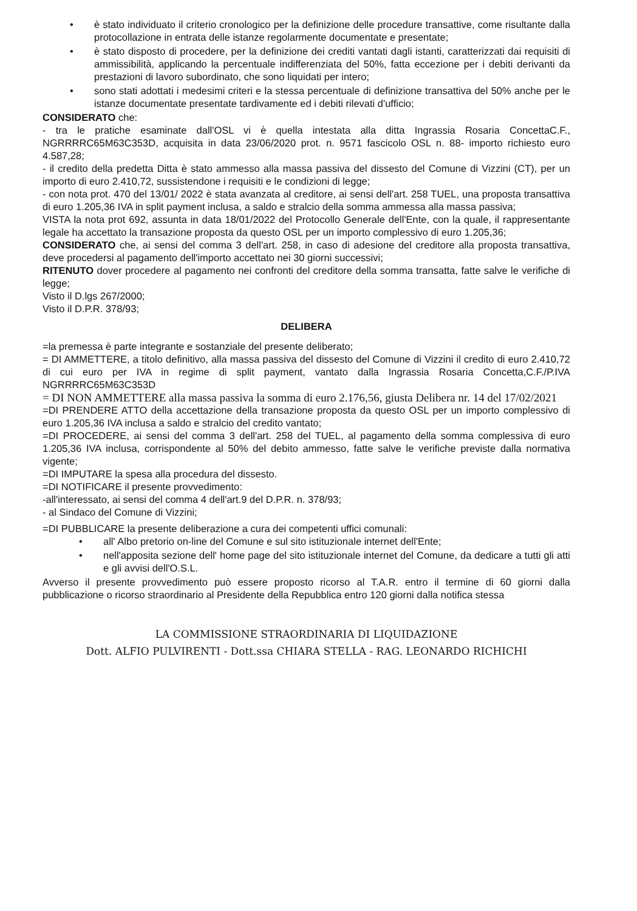• è stato individuato il criterio cronologico per la definizione delle procedure transattive, come risultante dalla protocollazione in entrata delle istanze regolarmente documentate e presentate;
• è stato disposto di procedere, per la definizione dei crediti vantati dagli istanti, caratterizzati dai requisiti di ammissibilità, applicando la percentuale indifferenziata del 50%, fatta eccezione per i debiti derivanti da prestazioni di lavoro subordinato, che sono liquidati per intero;
• sono stati adottati i medesimi criteri e la stessa percentuale di definizione transattiva del 50% anche per le istanze documentate presentate tardivamente ed i debiti rilevati d'ufficio;
CONSIDERATO che:
- tra le pratiche esaminate dall'OSL vi è quella intestata alla ditta Ingrassia Rosaria ConcettaC.F., NGRRRRC65M63C353D, acquisita in data 23/06/2020 prot. n. 9571 fascicolo OSL n. 88- importo richiesto euro 4.587,28;
- il credito della predetta Ditta è stato ammesso alla massa passiva del dissesto del Comune di Vizzini (CT), per un importo di euro 2.410,72, sussistendone i requisiti e le condizioni di legge;
- con nota prot. 470 del 13/01/ 2022 è stata avanzata al creditore, ai sensi dell'art. 258 TUEL, una proposta transattiva di euro 1.205,36 IVA in split payment inclusa, a saldo e stralcio della somma ammessa alla massa passiva;
VISTA la nota prot 692, assunta in data 18/01/2022 del Protocollo Generale dell'Ente, con la quale, il rappresentante legale ha accettato la transazione proposta da questo OSL per un importo complessivo di euro 1.205,36;
CONSIDERATO che, ai sensi del comma 3 dell'art. 258, in caso di adesione del creditore alla proposta transattiva, deve procedersi al pagamento dell'importo accettato nei 30 giorni successivi;
RITENUTO dover procedere al pagamento nei confronti del creditore della somma transatta, fatte salve le verifiche di legge;
Visto il D.lgs 267/2000;
Visto il D.P.R. 378/93;
DELIBERA
=la premessa è parte integrante e sostanziale del presente deliberato;
= DI AMMETTERE, a titolo definitivo, alla massa passiva del dissesto del Comune di Vizzini il credito di euro 2.410,72 di cui euro per IVA in regime di split payment, vantato dalla Ingrassia Rosaria Concetta,C.F./P.IVA NGRRRRC65M63C353D
= DI NON AMMETTERE alla massa passiva la somma di euro 2.176,56, giusta Delibera nr. 14 del 17/02/2021
=DI PRENDERE ATTO della accettazione della transazione proposta da questo OSL per un importo complessivo di euro 1.205,36 IVA inclusa a saldo e stralcio del credito vantato;
=DI PROCEDERE, ai sensi del comma 3 dell'art. 258 del TUEL, al pagamento della somma complessiva di euro 1.205,36 IVA inclusa, corrispondente al 50% del debito ammesso, fatte salve le verifiche previste dalla normativa vigente;
=DI IMPUTARE la spesa alla procedura del dissesto.
=DI NOTIFICARE il presente provvedimento:
-all'interessato, ai sensi del comma 4 dell'art.9 del D.P.R. n. 378/93;
- al Sindaco del Comune di Vizzini;
=DI PUBBLICARE la presente deliberazione a cura dei competenti uffici comunali:
• all' Albo pretorio on-line del Comune e sul sito istituzionale internet dell'Ente;
• nell'apposita sezione dell' home page del sito istituzionale internet del Comune, da dedicare a tutti gli atti e gli avvisi dell'O.S.L.
Avverso il presente provvedimento può essere proposto ricorso al T.A.R. entro il termine di 60 giorni dalla pubblicazione o ricorso straordinario al Presidente della Repubblica entro 120 giorni dalla notifica stessa
LA COMMISSIONE STRAORDINARIA DI LIQUIDAZIONE
Dott. ALFIO PULVIRENTI - Dott.ssa CHIARA STELLA - RAG. LEONARDO RICHICHI